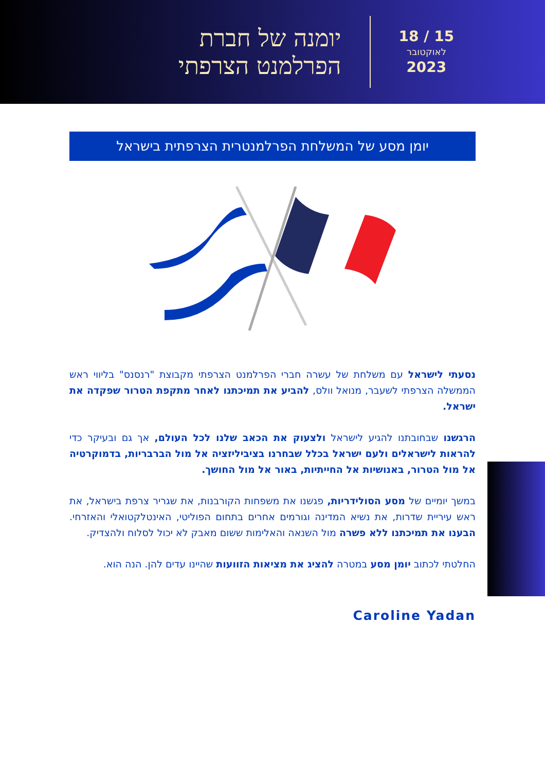יומנה של חברת
הפרלמנט הצרפתי
15 / 18
לאוקטובר
2023
יומן מסע של המשלחת הפרלמנטרית הצרפתית בישראל
נסעתי לישראל עם משלחת של עשרה חברי הפרלמנט הצרפתי מקבוצת "רנסנס" בליווי ראש הממשלה הצרפתי לשעבר, מנואל וולס, להביע את תמיכתנו לאחר מתקפת הטרור שפקדה את ישראל.
הרגשנו שבחובתנו להגיע לישראל ולצעוק את הכאב שלנו לכל העולם, אך גם ובעיקר כדי להראות לישראלים ולעם ישראל בכלל שבחרנו בציביליזציה אל מול הברבריות, בדמוקרטיה אל מול הטרור, באנושיות אל החייתיות, באור אל מול החושך.
במשך יומיים של מסע הסולידריות, פגשנו את משפחות הקורבנות, את שגריר צרפת בישראל, את ראש עיריית שדרות, את נשיא המדינה וגורמים אחרים בתחום הפוליטי, האינטלקטואלי והאזרחי. הבענו את תמיכתנו ללא פשרה מול השנאה והאלימות ששום מאבק לא יכול לסלוח ולהצדיק.
החלטתי לכתוב יומן מסע במטרה להציג את מציאות הזוועות שהיינו עדים להן. הנה הוא.
Caroline Yadan